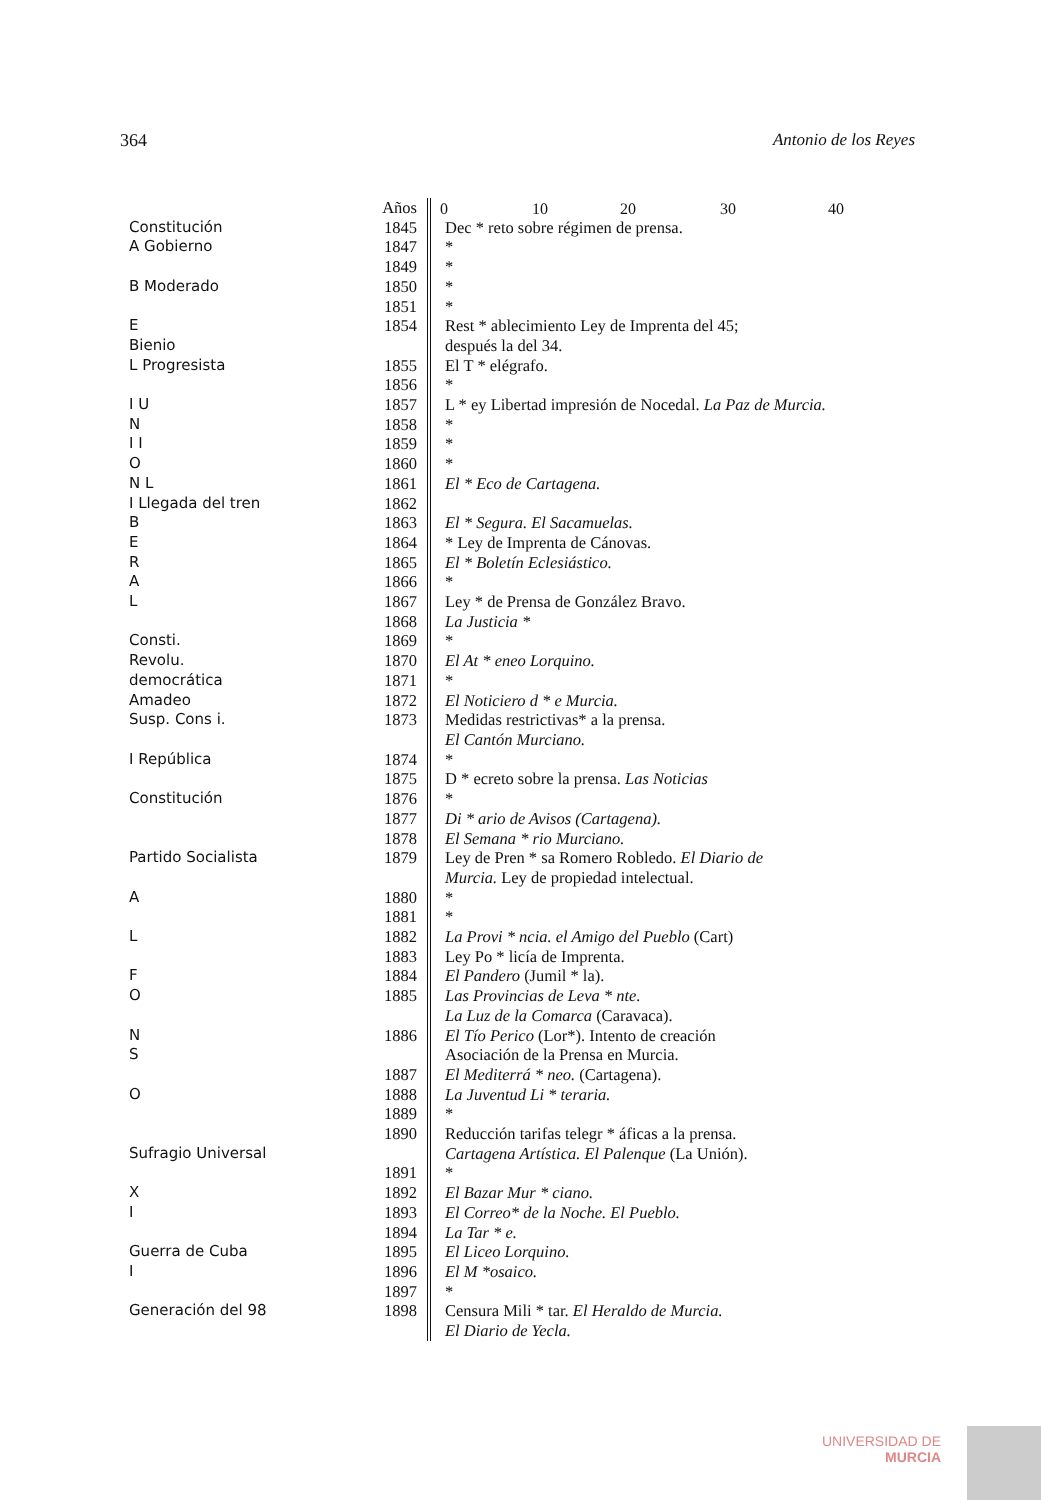364 Antonio de los Reyes
0 10 20 30 40
| | Años | |
| Constitución | 1845 | Dec * reto sobre régimen de prensa. |
| A Gobierno | 1847 | * |
| | 1849 | * |
| B Moderado | 1850 | * |
| | 1851 | * |
| E | 1854 | Rest * ablecimiento Ley de Imprenta del 45; |
| Bienio | | después la del 34. |
| L Progresista | 1855 | El T * elégrafo. |
| | 1856 | * |
| I U | 1857 | L * ey Libertad impresión de Nocedal. La Paz de Murcia. |
| N | 1858 | * |
| I I | 1859 | * |
| O | 1860 | * |
| N L | 1861 | El * Eco de Cartagena. |
| I Llegada del tren | 1862 | |
| B | 1863 | El * Segura. El Sacamuelas. |
| E | 1864 | * Ley de Imprenta de Cánovas. |
| R | 1865 | El * Boletín Eclesiástico. |
| A | 1866 | * |
| L | 1867 | Ley * de Prensa de González Bravo. |
| | 1868 | La Justicia * |
| Consti. | 1869 | * |
| Revolu. | 1870 | El At * eneo Lorquino. |
| democrática | 1871 | * |
| Amadeo | 1872 | El Noticiero d * e Murcia. |
| Susp. Cons i. | 1873 | Medidas restrictivas* a la prensa. |
| | | El Cantón Murciano. |
| I República | 1874 | * |
| | 1875 | D * ecreto sobre la prensa. Las Noticias |
| Constitución | 1876 | * |
| | 1877 | Di * ario de Avisos (Cartagena). |
| | 1878 | El Semana * rio Murciano. |
| Partido Socialista | 1879 | Ley de Pren * sa Romero Robledo. El Diario de |
| | | Murcia. Ley de propiedad intelectual. |
| A | 1880 | * |
| | 1881 | * |
| L | 1882 | La Provi * ncia. el Amigo del Pueblo (Cart) |
| | 1883 | Ley Po * licía de Imprenta. |
| F | 1884 | El Pandero (Jumil * la). |
| O | 1885 | Las Provincias de Leva * nte. |
| | | La Luz de la Comarca (Caravaca). |
| N | 1886 | El Tío Perico (Lor*). Intento de creación |
| S | | Asociación de la Prensa en Murcia. |
| | 1887 | El Mediterrá * neo. (Cartagena). |
| O | 1888 | La Juventud Li * teraria. |
| | 1889 | * |
| | 1890 | Reducción tarifas telegr * áficas a la prensa. |
| Sufragio Universal | | Cartagena Artística. El Palenque (La Unión). |
| | 1891 | * |
| X | 1892 | El Bazar Mur * ciano. |
| I | 1893 | El Correo* de la Noche. El Pueblo. |
| | 1894 | La Tar * e. |
| Guerra de Cuba | 1895 | El Liceo Lorquino. |
| I | 1896 | El M *osaico. |
| | 1897 | * |
| Generación del 98 | 1898 | Censura Mili * tar. El Heraldo de Murcia. |
| | | El Diario de Yecla. |
UNIVERSIDAD DE
MURCIA